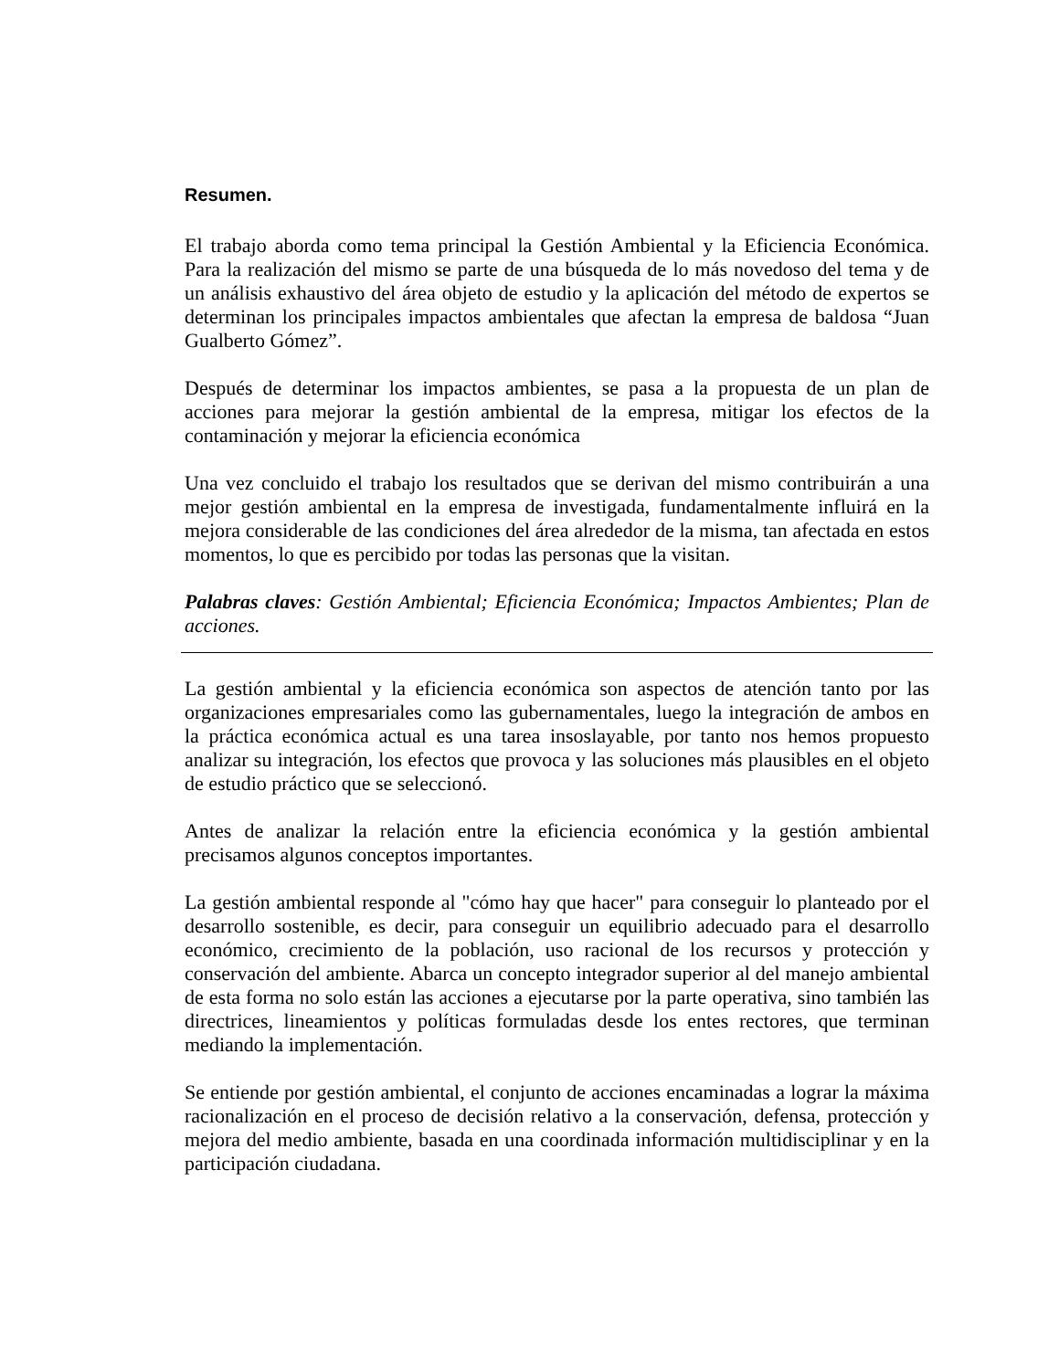Resumen.
El trabajo aborda como tema principal la Gestión Ambiental y la Eficiencia Económica. Para la realización del mismo se parte de una búsqueda de lo más novedoso del tema y de un análisis exhaustivo del área objeto de estudio y la aplicación del método de expertos se determinan los principales impactos ambientales que afectan la empresa de baldosa “Juan Gualberto Gómez”.
Después de determinar los impactos ambientes, se pasa a la propuesta de un plan de acciones para mejorar la gestión ambiental de la empresa, mitigar los efectos de la contaminación y mejorar la eficiencia económica
Una vez concluido el trabajo los resultados que se derivan del mismo contribuirán a una mejor gestión ambiental en la empresa de investigada, fundamentalmente influirá en la mejora considerable de las condiciones del área alrededor de la misma, tan afectada en estos momentos, lo que es percibido por todas las personas que la visitan.
Palabras claves: Gestión Ambiental; Eficiencia Económica; Impactos Ambientes; Plan de acciones.
La gestión ambiental y la eficiencia económica son aspectos de atención tanto por las organizaciones empresariales como las gubernamentales, luego la integración de ambos en la práctica económica actual es una tarea insoslayable, por tanto nos hemos propuesto analizar su integración, los efectos que provoca y las soluciones más plausibles en el objeto de estudio práctico que se seleccionó.
Antes de analizar la relación entre la eficiencia económica y la gestión ambiental precisamos algunos conceptos importantes.
La gestión ambiental responde al "cómo hay que hacer" para conseguir lo planteado por el desarrollo sostenible, es decir, para conseguir un equilibrio adecuado para el desarrollo económico, crecimiento de la población, uso racional de los recursos y protección y conservación del ambiente. Abarca un concepto integrador superior al del manejo ambiental de esta forma no solo están las acciones a ejecutarse por la parte operativa, sino también las directrices, lineamientos y políticas formuladas desde los entes rectores, que terminan mediando la implementación.
Se entiende por gestión ambiental, el conjunto de acciones encaminadas a lograr la máxima racionalización en el proceso de decisión relativo a la conservación, defensa, protección y mejora del medio ambiente, basada en una coordinada información multidisciplinar y en la participación ciudadana.